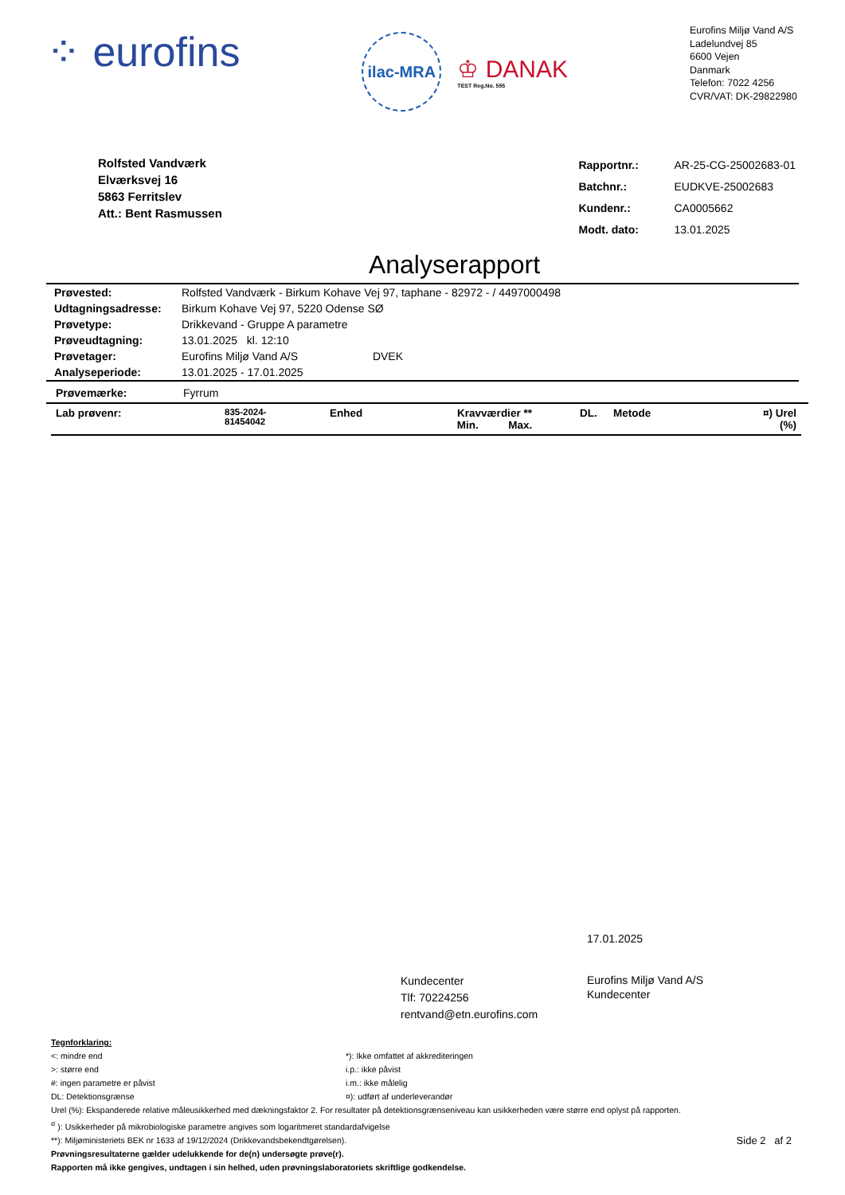⁘ eurofins
ilac-MRA
♔ DANAK
TEST Reg.No. 555
Eurofins Miljø Vand A/S
Ladelundvej 85
6600 Vejen
Danmark
Telefon: 7022 4256
CVR/VAT: DK-29822980
Rolfsted Vandværk
Elværksvej 16
5863 Ferritslev
Att.: Bent Rasmussen
| Rapportnr.: | AR-25-CG-25002683-01 |
| Batchnr.: | EUDKVE-25002683 |
| Kundenr.: | CA0005662 |
| Modt. dato: | 13.01.2025 |
Analyserapport
| Prøvested: | Rolfsted Vandværk - Birkum Kohave Vej 97, taphane - 82972 - / 4497000498 |
| Udtagningsadresse: | Birkum Kohave Vej 97, 5220 Odense SØ |
| Prøvetype: | Drikkevand - Gruppe A parametre |
| Prøveudtagning: | 13.01.2025 kl. 12:10 |
| Prøvetager: | Eurofins Miljø Vand A/S DVEK |
| Analyseperiode: | 13.01.2025 - 17.01.2025 |
Prøvemærke: Fyrrum
| Lab prøvenr: | 835-2024- 81454042 | Enhed | Kravværdier ** Min. Max. | DL. | Metode | ¤) Urel (%) |
17.01.2025
Kundecenter
Tlf: 70224256
rentvand@etn.eurofins.com
Eurofins Miljø Vand A/S
Kundecenter
Tegnforklaring:
<: mindre end
>: større end
#: ingen parametre er påvist
DL: Detektionsgrænse
*): Ikke omfattet af akkrediteringen
i.p.: ikke påvist
i.m.: ikke målelig
¤): udført af underleverandør
Urel (%): Ekspanderede relative måleusikkerhed med dækningsfaktor 2. For resultater på detektionsgrænseniveau kan usikkerheden være større end oplyst på rapporten.
<sup>σ</sup> ): Usikkerheder på mikrobiologiske parametre angives som logaritmeret standardafvigelse
**): Miljøministeriets BEK nr 1633 af 19/12/2024 (Drikkevandsbekendtgørelsen). Side 2 af 2
Prøvningsresultaterne gælder udelukkende for de(n) undersøgte prøve(r).
Rapporten må ikke gengives, undtagen i sin helhed, uden prøvningslaboratoriets skriftlige godkendelse.